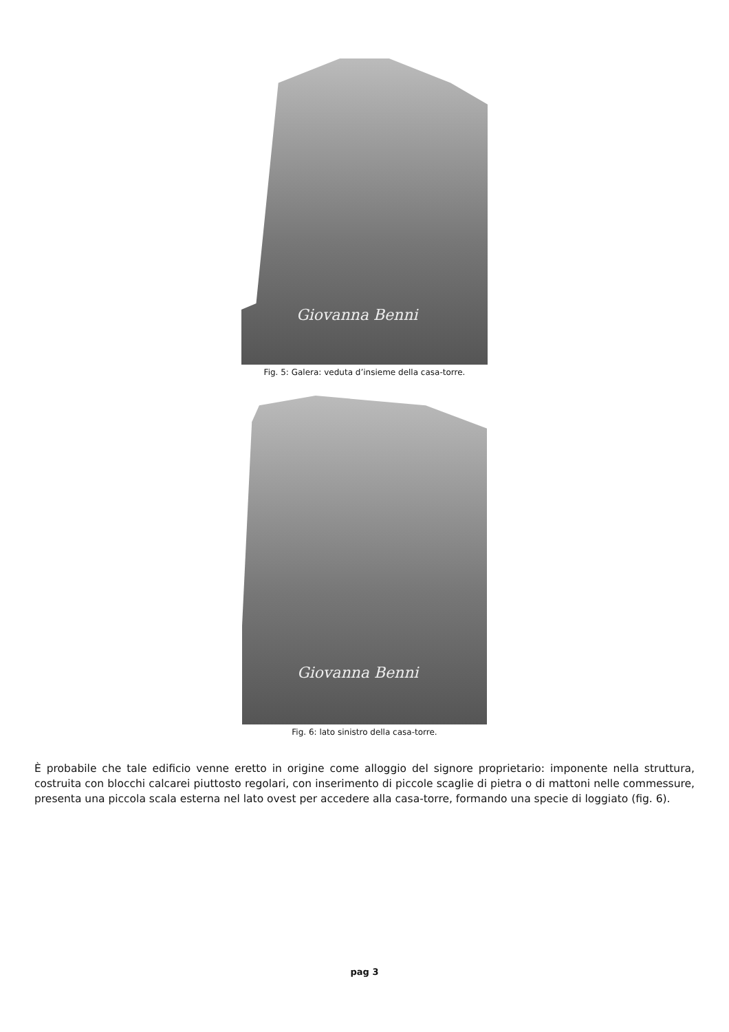Giovanna Benni
Fig. 5: Galera: veduta d’insieme della casa-torre.
Giovanna Benni
Fig. 6: lato sinistro della casa-torre.
È probabile che tale edificio venne eretto in origine come alloggio del signore proprietario: imponente nella struttura, costruita con blocchi calcarei piuttosto regolari, con inserimento di piccole scaglie di pietra o di mattoni nelle commessure, presenta una piccola scala esterna nel lato ovest per accedere alla casa-torre, formando una specie di loggiato (fig. 6).
pag 3